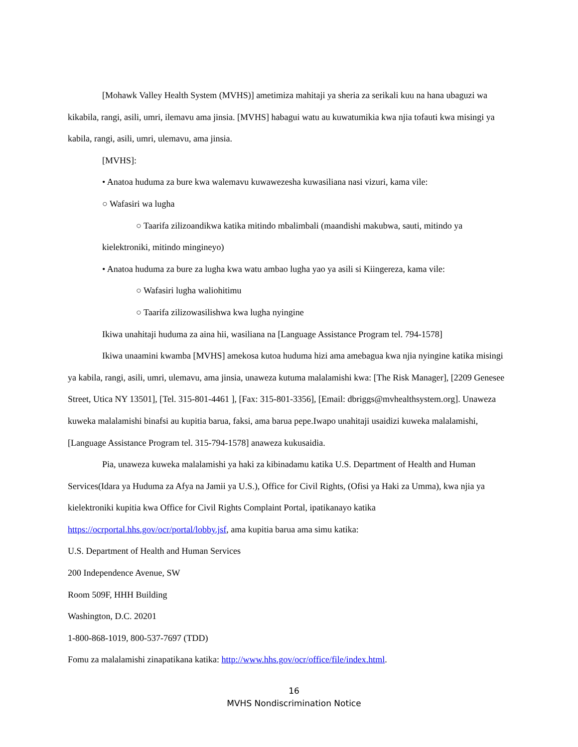[Mohawk Valley Health System (MVHS)] ametimiza mahitaji ya sheria za serikali kuu na hana ubaguzi wa kikabila, rangi, asili, umri, ilemavu ama jinsia. [MVHS] habagui watu au kuwatumikia kwa njia tofauti kwa misingi ya kabila, rangi, asili, umri, ulemavu, ama jinsia.
[MVHS]:
• Anatoa huduma za bure kwa walemavu kuwawezesha kuwasiliana nasi vizuri, kama vile:
○ Wafasiri wa lugha
○ Taarifa zilizoandikwa katika mitindo mbalimbali (maandishi makubwa, sauti, mitindo ya
kielektroniki, mitindo mingineyo)
• Anatoa huduma za bure za lugha kwa watu ambao lugha yao ya asili si Kiingereza, kama vile:
○ Wafasiri lugha waliohitimu
○ Taarifa zilizowasilishwa kwa lugha nyingine
Ikiwa unahitaji huduma za aina hii, wasiliana na [Language Assistance Program tel. 794-1578]
Ikiwa unaamini kwamba [MVHS] amekosa kutoa huduma hizi ama amebagua kwa njia nyingine katika misingi ya kabila, rangi, asili, umri, ulemavu, ama jinsia, unaweza kutuma malalamishi kwa: [The Risk Manager], [2209 Genesee Street, Utica NY 13501], [Tel. 315-801-4461 ], [Fax: 315-801-3356], [Email: dbriggs@mvhealthsystem.org]. Unaweza kuweka malalamishi binafsi au kupitia barua, faksi, ama barua pepe.Iwapo unahitaji usaidizi kuweka malalamishi, [Language Assistance Program tel. 315-794-1578] anaweza kukusaidia.
Pia, unaweza kuweka malalamishi ya haki za kibinadamu katika U.S. Department of Health and Human Services(Idara ya Huduma za Afya na Jamii ya U.S.), Office for Civil Rights, (Ofisi ya Haki za Umma), kwa njia ya kielektroniki kupitia kwa Office for Civil Rights Complaint Portal, ipatikanayo katika https://ocrportal.hhs.gov/ocr/portal/lobby.jsf, ama kupitia barua ama simu katika:
U.S. Department of Health and Human Services
200 Independence Avenue, SW
Room 509F, HHH Building
Washington, D.C. 20201
1-800-868-1019, 800-537-7697 (TDD)
Fomu za malalamishi zinapatikana katika: http://www.hhs.gov/ocr/office/file/index.html.
16
MVHS Nondiscrimination Notice